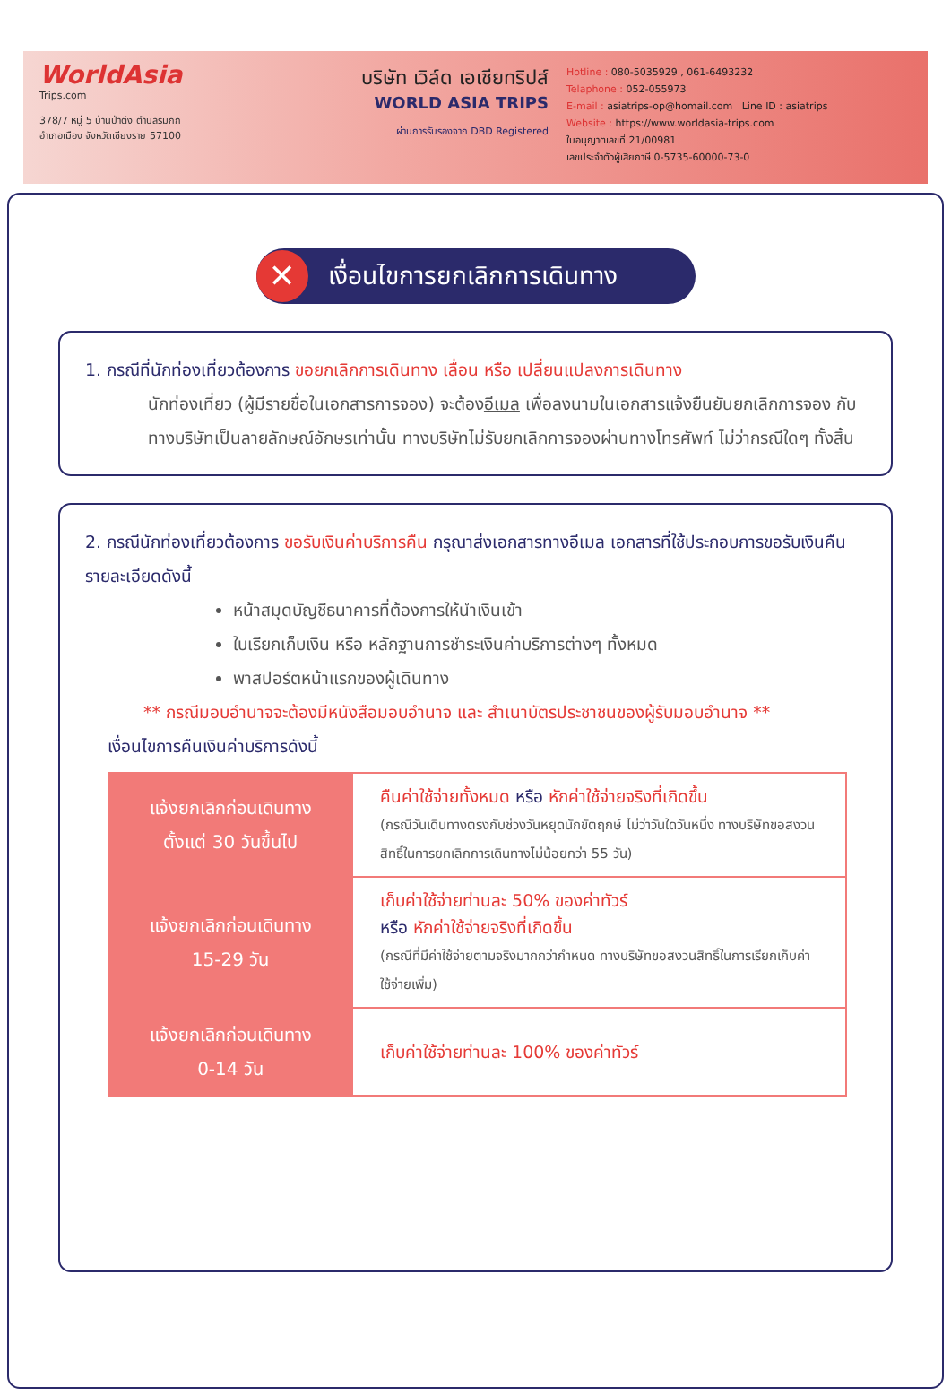WorldAsia
Trips.com
378/7 หมู่ 5 บ้านป่าตึง ตำบลริมกก
อำเภอเมือง จังหวัดเชียงราย 57100
บริษัท เวิล์ด เอเชียทริปส์
WORLD ASIA TRIPS
ผ่านการรับรองจาก DBD Registered
Hotline : 080-5035929 , 061-6493232
Telaphone : 052-055973
E-mail : asiatrips-op@homail.com Line ID : asiatrips
Website : https://www.worldasia-trips.com
ใบอนุญาตเลขที่ 21/00981
เลขประจำตัวผู้เสียภาษี 0-5735-60000-73-0
✕
เงื่อนไขการยกเลิกการเดินทาง
1. กรณีที่นักท่องเที่ยวต้องการ ขอยกเลิกการเดินทาง เลื่อน หรือ เปลี่ยนแปลงการเดินทาง
นักท่องเที่ยว (ผู้มีรายชื่อในเอกสารการจอง) จะต้องอีเมล เพื่อลงนามในเอกสารแจ้งยืนยันยกเลิกการจอง กับทางบริษัทเป็นลายลักษณ์อักษรเท่านั้น ทางบริษัทไม่รับยกเลิกการจองผ่านทางโทรศัพท์ ไม่ว่ากรณีใดๆ ทั้งสิ้น
2. กรณีนักท่องเที่ยวต้องการ ขอรับเงินค่าบริการคืน กรุณาส่งเอกสารทางอีเมล เอกสารที่ใช้ประกอบการขอรับเงินคืนรายละเอียดดังนี้
หน้าสมุดบัญชีธนาคารที่ต้องการให้นำเงินเข้า
ใบเรียกเก็บเงิน หรือ หลักฐานการชำระเงินค่าบริการต่างๆ ทั้งหมด
พาสปอร์ตหน้าแรกของผู้เดินทาง
** กรณีมอบอำนาจจะต้องมีหนังสือมอบอำนาจ และ สำเนาบัตรประชาชนของผู้รับมอบอำนาจ **
เงื่อนไขการคืนเงินค่าบริการดังนี้
| แจ้งยกเลิกก่อนเดินทาง ตั้งแต่ 30 วันขึ้นไป | คืนค่าใช้จ่ายทั้งหมด หรือ หักค่าใช้จ่ายจริงที่เกิดขึ้น (กรณีวันเดินทางตรงกับช่วงวันหยุดนักขัตฤกษ์ ไม่ว่าวันใดวันหนึ่ง ทางบริษัทขอสงวนสิทธิ์ในการยกเลิกการเดินทางไม่น้อยกว่า 55 วัน) |
| แจ้งยกเลิกก่อนเดินทาง 15-29 วัน | เก็บค่าใช้จ่ายท่านละ 50% ของค่าทัวร์ หรือ หักค่าใช้จ่ายจริงที่เกิดขึ้น (กรณีที่มีค่าใช้จ่ายตามจริงมากกว่ากำหนด ทางบริษัทขอสงวนสิทธิ์ในการเรียกเก็บค่าใช้จ่ายเพิ่ม) |
| แจ้งยกเลิกก่อนเดินทาง 0-14 วัน | เก็บค่าใช้จ่ายท่านละ 100% ของค่าทัวร์ |